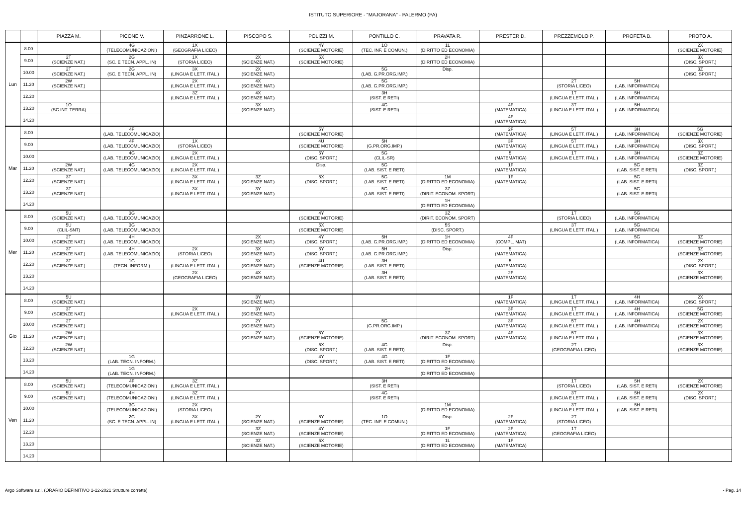ISTITUTO SUPERIORE - "MAJORANA" - PALERMO (PA)
| | | PIAZZA M. | PICONE V. | PINZARRONE L. | PISCOPO S. | POLIZZI M. | PONTILLO C. | PRAVATA R. | PRESTER D. | PREZZEMOLO P. | PROFETA B. | PROTO A. |
| --- | --- | --- | --- | --- | --- | --- | --- | --- | --- | --- | --- | --- |
| Lun | 8.00 | | 4G (TELECOMUNICAZIONI) | 1X (GEOGRAFIA LICEO) | | 4Y (SCIENZE MOTORIE) | 1O (TEC. INF. E COMUN.) | 1L (DIRITTO ED ECONOMIA) | | | | 2X (SCIENZE MOTORIE) |
| | 9.00 | 2T (SCIENZE NAT.) | 2G (SC. E TECN. APPL. IN) | 1X (STORIA LICEO) | 2X (SCIENZE NAT.) | 5X (SCIENZE MOTORIE) | | 2H (DIRITTO ED ECONOMIA) | | | | 3X (DISC. SPORT.) |
| | 10.00 | 2T (SCIENZE NAT.) | 2G (SC. E TECN. APPL. IN) | 3X (LINGUA E LETT. ITAL.) | 2X (SCIENZE NAT.) | | 5G (LAB. G.PR.ORG.IMP.) | Disp. | | | | 3Z (DISC. SPORT.) |
| | 11.20 | 2W (SCIENZE NAT.) | | 2X (LINGUA E LETT. ITAL.) | 4X (SCIENZE NAT.) | | 5G (LAB. G.PR.ORG.IMP.) | | | 2T (STORIA LICEO) | 5H (LAB. INFORMATICA) | |
| | 12.20 | | | 3Z (LINGUA E LETT. ITAL.) | 4X (SCIENZE NAT.) | | 3H (SIST. E RETI) | | | 1T (LINGUA E LETT. ITAL.) | 5H (LAB. INFORMATICA) | |
| | 13.20 | 1O (SC.INT. TERRA) | | | 3X (SCIENZE NAT.) | | 4G (SIST. E RETI) | | 4F (MATEMATICA) | 3T (LINGUA E LETT. ITAL.) | 5H (LAB. INFORMATICA) | |
| | 14.20 | | | | | | | | 4F (MATEMATICA) | | | |
| Mar | 8.00 | | 4F (LAB. TELECOMUNICAZIO) | | | 5Y (SCIENZE MOTORIE) | | | 2F (MATEMATICA) | 5T (LINGUA E LETT. ITAL.) | 3H (LAB. INFORMATICA) | 5G (SCIENZE MOTORIE) |
| | 9.00 | | 4F (LAB. TELECOMUNICAZIO) | 1X (STORIA LICEO) | | 4U (SCIENZE MOTORIE) | 5H (G.PR.ORG.IMP.) | | 3F (MATEMATICA) | 5T (LINGUA E LETT. ITAL.) | 3H (LAB. INFORMATICA) | 3X (DISC. SPORT.) |
| | 10.00 | | 4G (LAB. TELECOMUNICAZIO) | 2X (LINGUA E LETT. ITAL.) | | 5Y (DISC. SPORT.) | 5G (CLIL-SR) | | 5I (MATEMATICA) | 1T (LINGUA E LETT. ITAL.) | 3H (LAB. INFORMATICA) | 3Z (SCIENZE MOTORIE) |
| | 11.20 | 2W (SCIENZE NAT.) | 4G (LAB. TELECOMUNICAZIO) | 2X (LINGUA E LETT. ITAL.) | | Disp. | 5G (LAB. SIST. E RETI) | | 1F (MATEMATICA) | | 5G (LAB. SIST. E RETI) | 3Z (DISC. SPORT.) |
| | 12.20 | 3T (SCIENZE NAT.) | | 3X (LINGUA E LETT. ITAL.) | 3Z (SCIENZE NAT.) | 5X (DISC. SPORT.) | 5G (LAB. SIST. E RETI) | 1M (DIRITTO ED ECONOMIA) | 1F (MATEMATICA) | | 5G (LAB. SIST. E RETI) | |
| | 13.20 | 3T (SCIENZE NAT.) | | 3X (LINGUA E LETT. ITAL.) | 3Y (SCIENZE NAT.) | | 5G (LAB. SIST. E RETI) | 3Z (DIRIT. ECONOM. SPORT) | | | 5G (LAB. SIST. E RETI) | |
| | 14.20 | | | | | | | 1H (DIRITTO ED ECONOMIA) | | | | |
| Mer | 8.00 | 5U (SCIENZE NAT.) | 3G (LAB. TELECOMUNICAZIO) | | | 4Y (SCIENZE MOTORIE) | | 3Z (DIRIT. ECONOM. SPORT) | | 1T (STORIA LICEO) | 5G (LAB. INFORMATICA) | |
| | 9.00 | 5U (CLIL-SNT) | 3G (LAB. TELECOMUNICAZIO) | | | 5X (SCIENZE MOTORIE) | | 5S (DISC. SPORT.) | | 3T (LINGUA E LETT. ITAL.) | 5G (LAB. INFORMATICA) | |
| | 10.00 | 2T (SCIENZE NAT.) | 4H (LAB. TELECOMUNICAZIO) | | 2X (SCIENZE NAT.) | 4Y (DISC. SPORT.) | 5H (LAB. G.PR.ORG.IMP.) | 1H (DIRITTO ED ECONOMIA) | 4F (COMPL. MAT) | | 5G (LAB. INFORMATICA) | 3Z (SCIENZE MOTORIE) |
| | 11.20 | 3T (SCIENZE NAT.) | 4H (LAB. TELECOMUNICAZIO) | 2X (STORIA LICEO) | 3X (SCIENZE NAT.) | 5Y (DISC. SPORT.) | 5H (LAB. G.PR.ORG.IMP.) | Disp. | 5I (MATEMATICA) | | | 3Z (SCIENZE MOTORIE) |
| | 12.20 | 3T (SCIENZE NAT.) | 1G (TECN. INFORM.) | 3Z (LINGUA E LETT. ITAL.) | 3X (SCIENZE NAT.) | 4U (SCIENZE MOTORIE) | 3H (LAB. SIST. E RETI) | | 5I (MATEMATICA) | | | 2X (DISC. SPORT.) |
| | 13.20 | | | 2X (GEOGRAFIA LICEO) | 4X (SCIENZE NAT.) | | 3H (LAB. SIST. E RETI) | | 2F (MATEMATICA) | | | 3X (SCIENZE MOTORIE) |
| | 14.20 | | | | | | | | | | | |
| Gio | 8.00 | 5U (SCIENZE NAT.) | | | 3Y (SCIENZE NAT.) | | | | 1F (MATEMATICA) | 1T (LINGUA E LETT. ITAL.) | 4H (LAB. INFORMATICA) | 2X (DISC. SPORT.) |
| | 9.00 | 3T (SCIENZE NAT.) | | 2X (LINGUA E LETT. ITAL.) | 3Y (SCIENZE NAT.) | | | | 3F (MATEMATICA) | 1T (LINGUA E LETT. ITAL.) | 4H (LAB. INFORMATICA) | 5G (SCIENZE MOTORIE) |
| | 10.00 | 2T (SCIENZE NAT.) | | | 2Y (SCIENZE NAT.) | | 5G (G.PR.ORG.IMP.) | | 3F (MATEMATICA) | 5T (LINGUA E LETT. ITAL.) | 4H (LAB. INFORMATICA) | 2X (SCIENZE MOTORIE) |
| | 11.20 | 2W (SCIENZE NAT.) | | | 2Y (SCIENZE NAT.) | 5Y (SCIENZE MOTORIE) | | 3Z (DIRIT. ECONOM. SPORT) | 4F (MATEMATICA) | 5T (LINGUA E LETT. ITAL.) | | 3X (SCIENZE MOTORIE) |
| | 12.20 | 2W (SCIENZE NAT.) | | | | 5X (DISC. SPORT.) | 4G (LAB. SIST. E RETI) | Disp. | | 2T (GEOGRAFIA LICEO) | | 3X (SCIENZE MOTORIE) |
| | 13.20 | | 1G (LAB. TECN. INFORM.) | | | 4Y (DISC. SPORT.) | 4G (LAB. SIST. E RETI) | 1F (DIRITTO ED ECONOMIA) | | | | |
| | 14.20 | | 1G (LAB. TECN. INFORM.) | | | | | 2H (DIRITTO ED ECONOMIA) | | | | |
| Ven | 8.00 | 5U (SCIENZE NAT.) | 4F (TELECOMUNICAZIONI) | 3Z (LINGUA E LETT. ITAL.) | | | 3H (SIST. E RETI) | | | 1T (STORIA LICEO) | 5H (LAB. SIST. E RETI) | 2X (SCIENZE MOTORIE) |
| | 9.00 | 5U (SCIENZE NAT.) | 4H (TELECOMUNICAZIONI) | 3Z (LINGUA E LETT. ITAL.) | | | 4G (SIST. E RETI) | | | 3T (LINGUA E LETT. ITAL.) | 5H (LAB. SIST. E RETI) | 2X (DISC. SPORT.) |
| | 10.00 | | 3G (TELECOMUNICAZIONI) | 2X (STORIA LICEO) | | | | 1M (DIRITTO ED ECONOMIA) | | 3T (LINGUA E LETT. ITAL.) | 5H (LAB. SIST. E RETI) | |
| | 11.20 | | 2G (SC. E TECN. APPL. IN) | 3X (LINGUA E LETT. ITAL.) | 2Y (SCIENZE NAT.) | 5Y (SCIENZE MOTORIE) | 1O (TEC. INF. E COMUN.) | Disp. | 2F (MATEMATICA) | 2T (STORIA LICEO) | | |
| | 12.20 | | | | 3Z (SCIENZE NAT.) | 4Y (SCIENZE MOTORIE) | | 1F (DIRITTO ED ECONOMIA) | 2F (MATEMATICA) | 1T (GEOGRAFIA LICEO) | | |
| | 13.20 | | | | 3Z (SCIENZE NAT.) | 5X (SCIENZE MOTORIE) | | 1L (DIRITTO ED ECONOMIA) | 1F (MATEMATICA) | | | |
| | 14.20 | | | | | | | | | | | |
Argo Software s.r.l. (ORARIO DEFINITIVO 1-12-2021 Strutture corrette) - Pag. 14